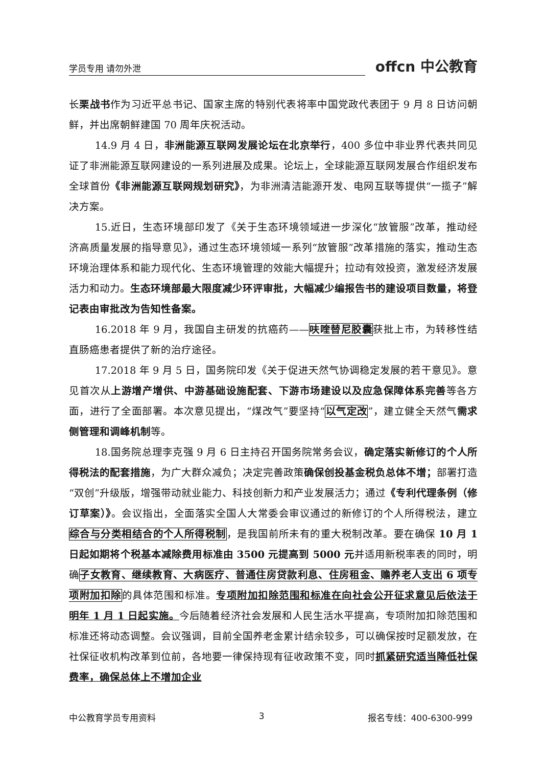学员专用 请勿外泄 offcn 中公教育
长栗战书作为习近平总书记、国家主席的特别代表将率中国党政代表团于 9 月 8 日访问朝鲜，并出席朝鲜建国 70 周年庆祝活动。
14.9 月 4 日，非洲能源互联网发展论坛在北京举行，400 多位中非业界代表共同见证了非洲能源互联网建设的一系列进展及成果。论坛上，全球能源互联网发展合作组织发布全球首份《非洲能源互联网规划研究》，为非洲清洁能源开发、电网互联等提供“一揽子”解决方案。
15.近日，生态环境部印发了《关于生态环境领域进一步深化“放管服”改革，推动经济高质量发展的指导意见》，通过生态环境领域一系列“放管服”改革措施的落实，推动生态环境治理体系和能力现代化、生态环境管理的效能大幅提升；拉动有效投资，激发经济发展活力和动力。生态环境部最大限度减少环评审批，大幅减少编报告书的建设项目数量，将登记表由审批改为告知性备案。
16.2018 年 9 月，我国自主研发的抗癌药——呋喹替尼胶囊获批上市，为转移性结直肠癌患者提供了新的治疗途径。
17.2018 年 9 月 5 日，国务院印发《关于促进天然气协调稳定发展的若干意见》。意见首次从上游增产增供、中游基础设施配套、下游市场建设以及应急保障体系完善等各方面，进行了全面部署。本次意见提出，“煤改气”要坚持“以气定改”，建立健全天然气需求侧管理和调峰机制等。
18.国务院总理李克强 9 月 6 日主持召开国务院常务会议，确定落实新修订的个人所得税法的配套措施，为广大群众减负；决定完善政策确保创投基金税负总体不增；部署打造“双创”升级版，增强带动就业能力、科技创新力和产业发展活力；通过《专利代理条例（修订草案）》。会议指出，全面落实全国人大常委会审议通过的新修订的个人所得税法，建立综合与分类相结合的个人所得税制，是我国前所未有的重大税制改革。要在确保 10 月 1 日起如期将个税基本减除费用标准由 3500 元提高到 5000 元并适用新税率表的同时，明确子女教育、继续教育、大病医疗、普通住房贷款利息、住房租金、赡养老人支出 6 项专项附加扣除的具体范围和标准。专项附加扣除范围和标准在向社会公开征求意见后依法于明年 1 月 1 日起实施。今后随着经济社会发展和人民生活水平提高，专项附加扣除范围和标准还将动态调整。会议强调，目前全国养老金累计结余较多，可以确保按时足额发放，在社保征收机构改革到位前，各地要一律保持现有征收政策不变，同时抓紧研究适当降低社保费率，确保总体上不增加企业
中公教育学员专用资料 3 报名专线：400-6300-999